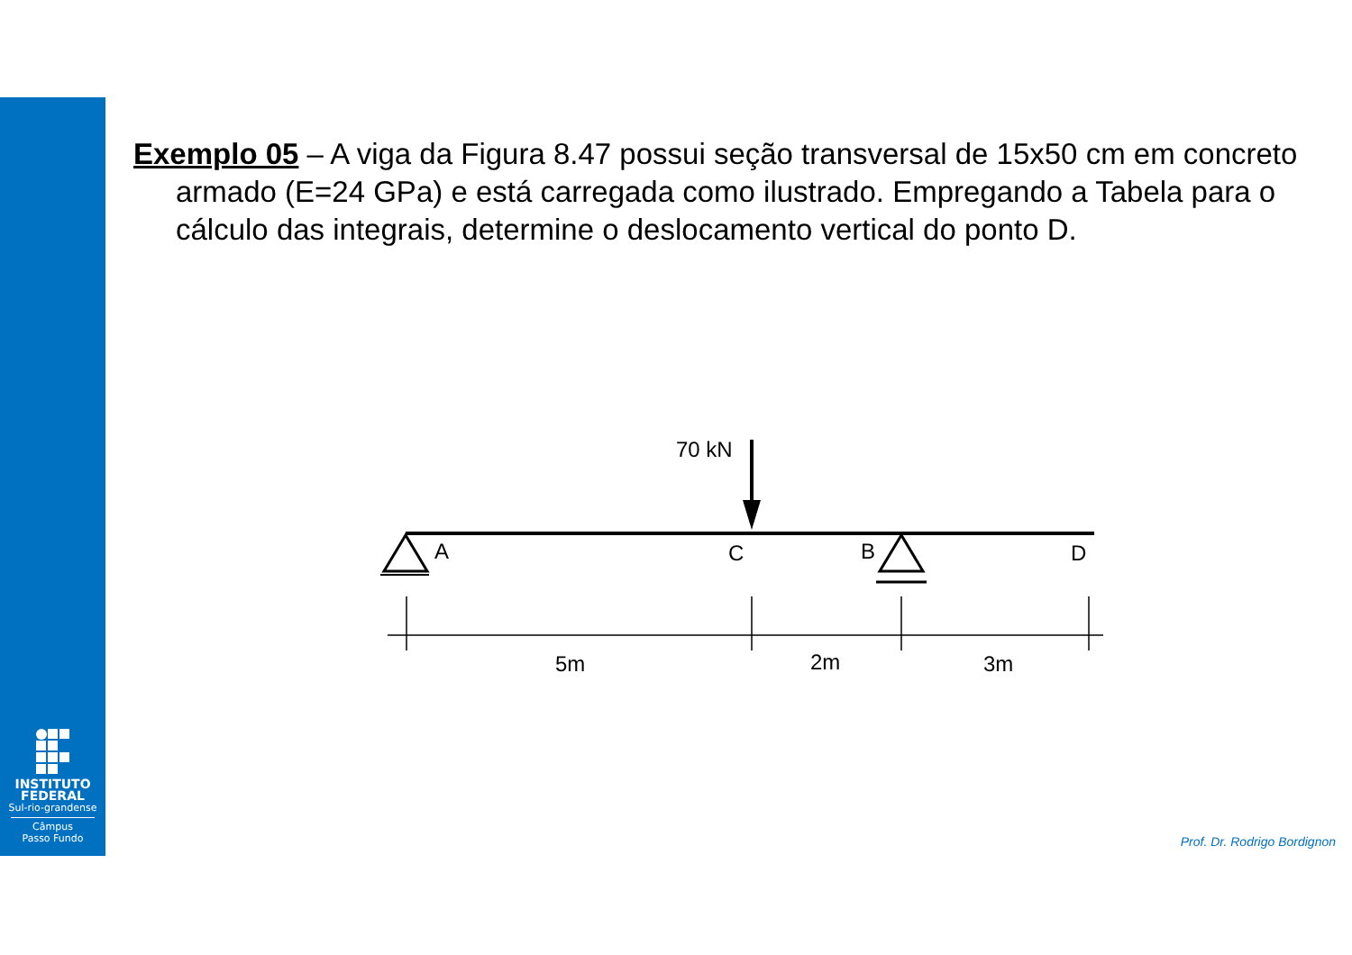Exemplo 05 – A viga da Figura 8.47 possui seção transversal de 15x50 cm em concreto armado (E=24 GPa) e está carregada como ilustrado. Empregando a Tabela para o cálculo das integrais, determine o deslocamento vertical do ponto D.
70 kN
A
C
B
D
5m
2m
3m
INSTITUTO
FEDERAL
Sul-rio-grandense
Câmpus
Passo Fundo
Prof. Dr. Rodrigo Bordignon